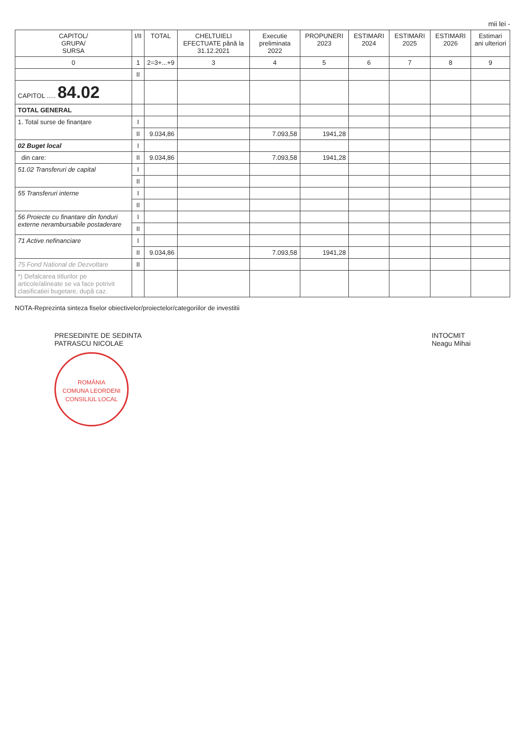mii lei -
| CAPITOL/ GRUPA/ SURSA | I/II | TOTAL | CHELTUIELI EFECTUATE până la 31.12.2021 | Executie preliminata 2022 | PROPUNERI 2023 | ESTIMARI 2024 | ESTIMARI 2025 | ESTIMARI 2026 | Estimari ani ulteriori |
| --- | --- | --- | --- | --- | --- | --- | --- | --- | --- |
| 0 | 1 | 2=3+...+9 | 3 | 4 | 5 | 6 | 7 | 8 | 9 |
| | II | | | | | | | | |
| CAPITOL ..... 84.02 | | | | | | | | | |
| TOTAL GENERAL | | | | | | | | | |
| 1. Total surse de finanțare | I | | | | | | | | |
| | II | 9.034,86 | | 7.093,58 | 1941,28 | | | | |
| 02 Buget local | I | | | | | | | | |
| din care: | II | 9.034,86 | | 7.093,58 | 1941,28 | | | | |
| 51.02 Transferuri de capital | I | | | | | | | | |
| | II | | | | | | | | |
| 55 Transferuri interne | I | | | | | | | | |
| | II | | | | | | | | |
| 56 Proiecte cu finantare din fonduri externe nerambursabile postaderare | I | | | | | | | | |
| | II | | | | | | | | |
| 71 Active nefinanciare | I | | | | | | | | |
| | II | 9.034,86 | | 7.093,58 | 1941,28 | | | | |
| 75 Fond National de Dezvoltare | II | | | | | | | | |
| *) Defalcarea titlurilor pe articole/alineate se va face potrivit clasificatiei bugetare, după caz. | | | | | | | | | |
NOTA-Reprezinta sinteza fiselor obiectivelor/proiectelor/categoriilor de investitii
PRESEDINTE DE SEDINTA
PATRASCU NICOLAE
ROMÂNIA
COMUNA LEORDENI
CONSILIUL LOCAL
INTOCMIT
Neagu Mihai